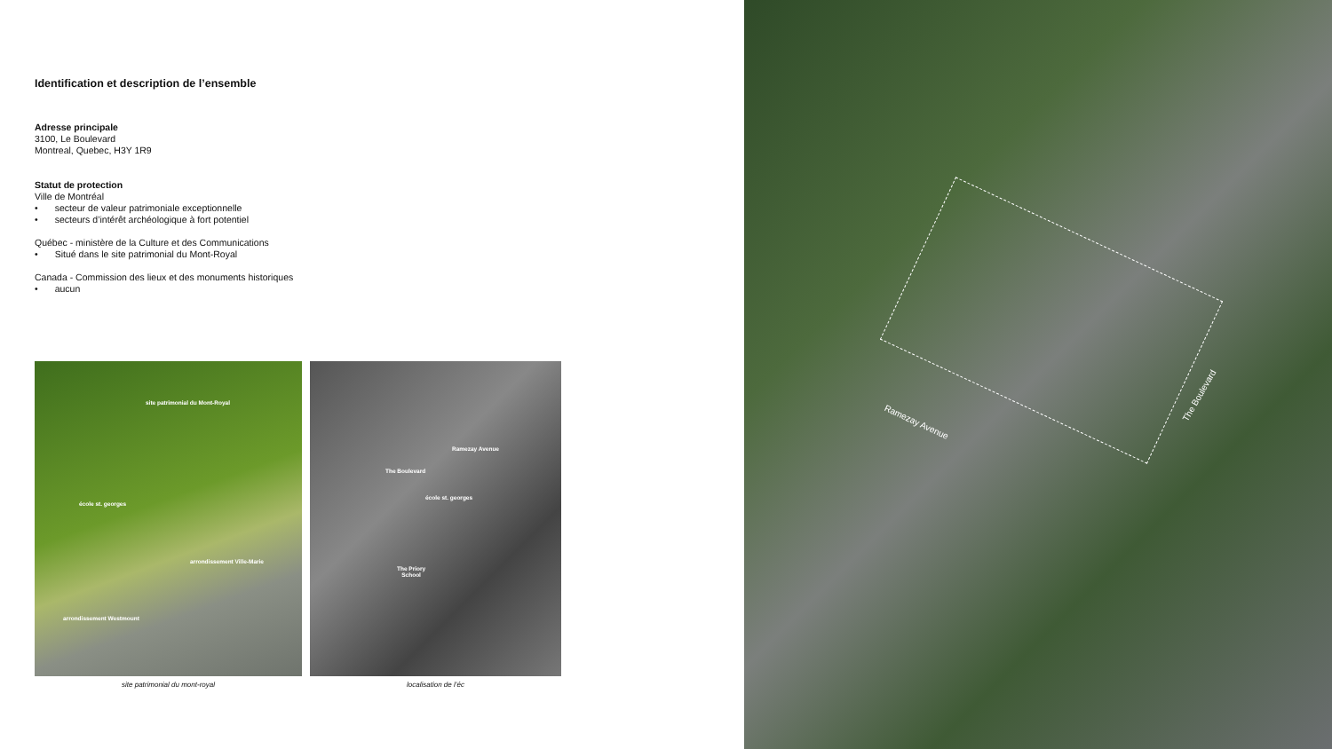Identification et description de l’ensemble
Adresse principale
3100, Le Boulevard
Montreal, Quebec, H3Y 1R9
Statut de protection
Ville de Montréal
• secteur de valeur patrimoniale exceptionnelle
• secteurs d’intérêt archéologique à fort potentiel
Québec - ministère de la Culture et des Communications
• Situé dans le site patrimonial du Mont-Royal
Canada - Commission des lieux et des monuments historiques
• aucun
site patrimonial du Mont-Royal
école st. georges
arrondissement Ville-Marie
arrondissement Westmount
site patrimonial du mont-royal
Ramezay Avenue
The Boulevard
école st. georges
The Priory
School
localisation de l’éc
Ramezay Avenue
The Boulevard